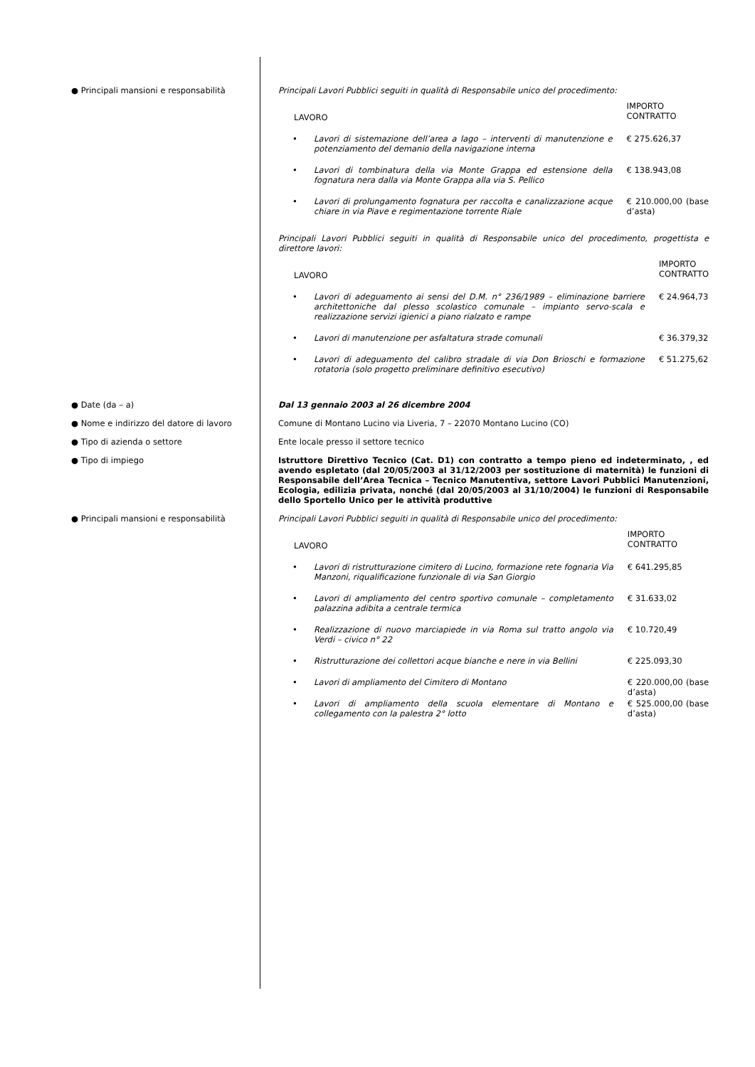● Principali mansioni e responsabilità
Principali Lavori Pubblici seguiti in qualità di Responsabile unico del procedimento:
| LAVORO | | IMPORTO CONTRATTO |
| • | Lavori di sistemazione dell’area a lago – interventi di manutenzione e potenziamento del demanio della navigazione interna | € 275.626,37 |
| • | Lavori di tombinatura della via Monte Grappa ed estensione della fognatura nera dalla via Monte Grappa alla via S. Pellico | € 138.943,08 |
| • | Lavori di prolungamento fognatura per raccolta e canalizzazione acque chiare in via Piave e regimentazione torrente Riale | € 210.000,00 (base d’asta) |
Principali Lavori Pubblici seguiti in qualità di Responsabile unico del procedimento, progettista e direttore lavori:
| LAVORO | | IMPORTO CONTRATTO |
| • | Lavori di adeguamento ai sensi del D.M. n° 236/1989 – eliminazione barriere architettoniche dal plesso scolastico comunale – impianto servo-scala e realizzazione servizi igienici a piano rialzato e rampe | € 24.964,73 |
| • | Lavori di manutenzione per asfaltatura strade comunali | € 36.379,32 |
| • | Lavori di adeguamento del calibro stradale di via Don Brioschi e formazione rotatoria (solo progetto preliminare definitivo esecutivo) | € 51.275,62 |
● Date (da – a) Dal 13 gennaio 2003 al 26 dicembre 2004
● Nome e indirizzo del datore di lavoro
Comune di Montano Lucino via Liveria, 7 – 22070 Montano Lucino (CO)
● Tipo di azienda o settore Ente locale presso il settore tecnico
● Tipo di impiego Istruttore Direttivo Tecnico (Cat. D1) con contratto a tempo pieno ed indeterminato, , ed avendo espletato (dal 20/05/2003 al 31/12/2003 per sostituzione di maternità) le funzioni di Responsabile dell’Area Tecnica – Tecnico Manutentiva, settore Lavori Pubblici Manutenzioni, Ecologia, edilizia privata, nonché (dal 20/05/2003 al 31/10/2004) le funzioni di Responsabile dello Sportello Unico per le attività produttive
● Principali mansioni e responsabilità
Principali Lavori Pubblici seguiti in qualità di Responsabile unico del procedimento:
| LAVORO | | IMPORTO CONTRATTO |
| • | Lavori di ristrutturazione cimitero di Lucino, formazione rete fognaria Via Manzoni, riqualificazione funzionale di via San Giorgio | € 641.295,85 |
| • | Lavori di ampliamento del centro sportivo comunale – completamento palazzina adibita a centrale termica | € 31.633,02 |
| • | Realizzazione di nuovo marciapiede in via Roma sul tratto angolo via Verdi – civico n° 22 | € 10.720,49 |
| • | Ristrutturazione dei collettori acque bianche e nere in via Bellini | € 225.093,30 |
| • | Lavori di ampliamento del Cimitero di Montano | € 220.000,00 (base d’asta) |
| • | Lavori di ampliamento della scuola elementare di Montano e collegamento con la palestra 2° lotto | € 525.000,00 (base d’asta) |